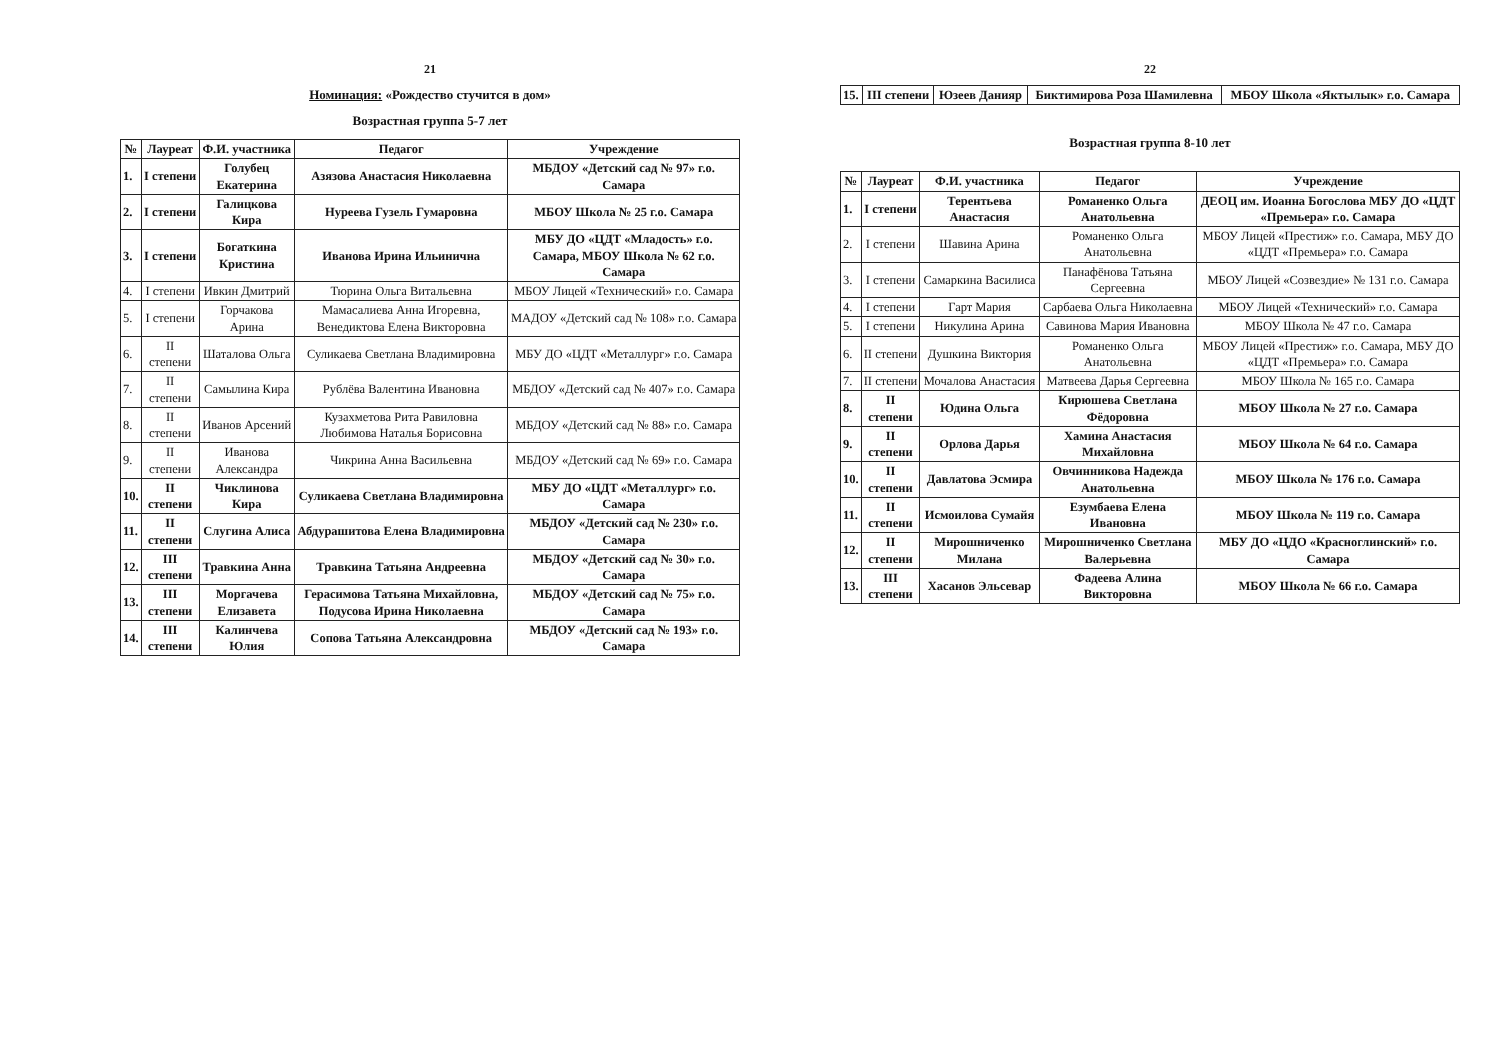21
Номинация: «Рождество стучится в дом»
Возрастная группа 5-7 лет
| № | Лауреат | Ф.И. участника | Педагог | Учреждение |
| --- | --- | --- | --- | --- |
| 1. | I степени | Голубец Екатерина | Азязова Анастасия Николаевна | МБДОУ «Детский сад № 97» г.о. Самара |
| 2. | I степени | Галицкова Кира | Нуреева Гузель Гумаровна | МБОУ Школа № 25 г.о. Самара |
| 3. | I степени | Богаткина Кристина | Иванова Ирина Ильинична | МБУ ДО «ЦДТ «Младость» г.о. Самара, МБОУ Школа № 62 г.о. Самара |
| 4. | I степени | Ивкин Дмитрий | Тюрина Ольга Витальевна | МБОУ Лицей «Технический» г.о. Самара |
| 5. | I степени | Горчакова Арина | Мамасалиева Анна Игоревна, Венедиктова Елена Викторовна | МАДОУ «Детский сад № 108» г.о. Самара |
| 6. | II степени | Шаталова Ольга | Суликаева Светлана Владимировна | МБУ ДО «ЦДТ «Металлург» г.о. Самара |
| 7. | II степени | Самылина Кира | Рублёва Валентина Ивановна | МБДОУ «Детский сад № 407» г.о. Самара |
| 8. | II степени | Иванов Арсений | Кузахметова Рита Равиловна Любимова Наталья Борисовна | МБДОУ «Детский сад № 88» г.о. Самара |
| 9. | II степени | Иванова Александра | Чикрина Анна Васильевна | МБДОУ «Детский сад № 69» г.о. Самара |
| 10. | II степени | Чиклинова Кира | Суликаева Светлана Владимировна | МБУ ДО «ЦДТ «Металлург» г.о. Самара |
| 11. | II степени | Слугина Алиса | Абдурашитова Елена Владимировна | МБДОУ «Детский сад № 230» г.о. Самара |
| 12. | III степени | Травкина Анна | Травкина Татьяна Андреевна | МБДОУ «Детский сад № 30» г.о. Самара |
| 13. | III степени | Моргачева Елизавета | Герасимова Татьяна Михайловна, Подусова Ирина Николаевна | МБДОУ «Детский сад № 75» г.о. Самара |
| 14. | III степени | Калинчева Юлия | Сопова Татьяна Александровна | МБДОУ «Детский сад № 193» г.о. Самара |
22
| 15. | III степени | Юзеев Данияр | Биктимирова Роза Шамилевна | МБОУ Школа «Яктылык» г.о. Самара |
Возрастная группа 8-10 лет
| № | Лауреат | Ф.И. участника | Педагог | Учреждение |
| --- | --- | --- | --- | --- |
| 1. | I степени | Терентьева Анастасия | Романенко Ольга Анатольевна | ДЕОЦ им. Иоанна Богослова МБУ ДО «ЦДТ «Премьера» г.о. Самара |
| 2. | I степени | Шавина Арина | Романенко Ольга Анатольевна | МБОУ Лицей «Престиж» г.о. Самара, МБУ ДО «ЦДТ «Премьера» г.о. Самара |
| 3. | I степени | Самаркина Василиса | Панафёнова Татьяна Сергеевна | МБОУ Лицей «Созвездие» № 131 г.о. Самара |
| 4. | I степени | Гарт Мария | Сарбаева Ольга Николаевна | МБОУ Лицей «Технический» г.о. Самара |
| 5. | I степени | Никулина Арина | Савинова Мария Ивановна | МБОУ Школа № 47 г.о. Самара |
| 6. | II степени | Душкина Виктория | Романенко Ольга Анатольевна | МБОУ Лицей «Престиж» г.о. Самара, МБУ ДО «ЦДТ «Премьера» г.о. Самара |
| 7. | II степени | Мочалова Анастасия | Матвеева Дарья Сергеевна | МБОУ Школа № 165 г.о. Самара |
| 8. | II степени | Юдина Ольга | Кирюшева Светлана Фёдоровна | МБОУ Школа № 27 г.о. Самара |
| 9. | II степени | Орлова Дарья | Хамина Анастасия Михайловна | МБОУ Школа № 64 г.о. Самара |
| 10. | II степени | Давлатова Эсмира | Овчинникова Надежда Анатольевна | МБОУ Школа № 176 г.о. Самара |
| 11. | II степени | Исмоилова Сумайя | Езумбаева Елена Ивановна | МБОУ Школа № 119 г.о. Самара |
| 12. | II степени | Мирошниченко Милана | Мирошниченко Светлана Валерьевна | МБУ ДО «ЦДО «Красноглинский» г.о. Самара |
| 13. | III степени | Хасанов Эльсевар | Фадеева Алина Викторовна | МБОУ Школа № 66 г.о. Самара |